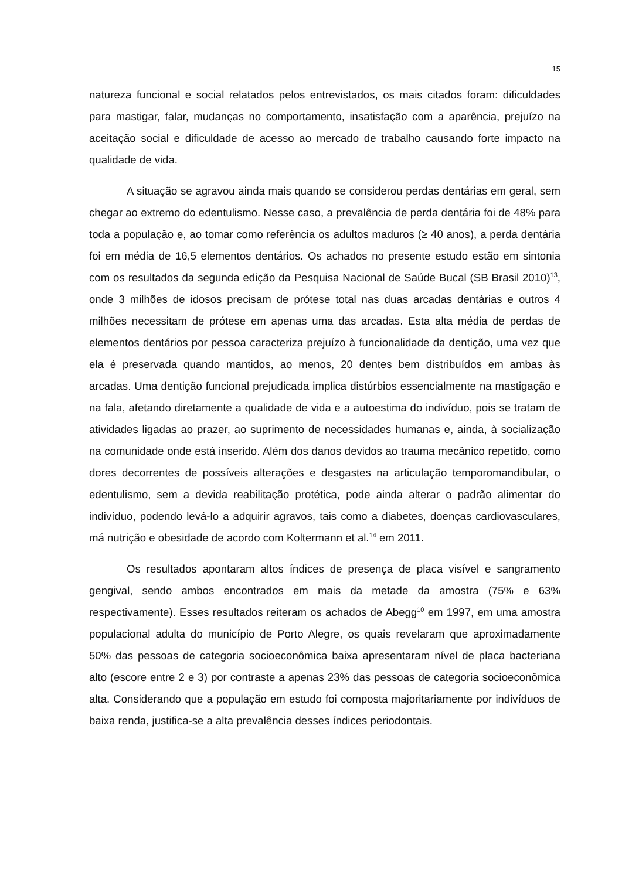15
natureza funcional e social relatados pelos entrevistados, os mais citados foram: dificuldades para mastigar, falar, mudanças no comportamento, insatisfação com a aparência, prejuízo na aceitação social e dificuldade de acesso ao mercado de trabalho causando forte impacto na qualidade de vida.
A situação se agravou ainda mais quando se considerou perdas dentárias em geral, sem chegar ao extremo do edentulismo. Nesse caso, a prevalência de perda dentária foi de 48% para toda a população e, ao tomar como referência os adultos maduros (≥ 40 anos), a perda dentária foi em média de 16,5 elementos dentários. Os achados no presente estudo estão em sintonia com os resultados da segunda edição da Pesquisa Nacional de Saúde Bucal (SB Brasil 2010)<sup>13</sup>, onde 3 milhões de idosos precisam de prótese total nas duas arcadas dentárias e outros 4 milhões necessitam de prótese em apenas uma das arcadas. Esta alta média de perdas de elementos dentários por pessoa caracteriza prejuízo à funcionalidade da dentição, uma vez que ela é preservada quando mantidos, ao menos, 20 dentes bem distribuídos em ambas às arcadas. Uma dentição funcional prejudicada implica distúrbios essencialmente na mastigação e na fala, afetando diretamente a qualidade de vida e a autoestima do indivíduo, pois se tratam de atividades ligadas ao prazer, ao suprimento de necessidades humanas e, ainda, à socialização na comunidade onde está inserido. Além dos danos devidos ao trauma mecânico repetido, como dores decorrentes de possíveis alterações e desgastes na articulação temporomandibular, o edentulismo, sem a devida reabilitação protética, pode ainda alterar o padrão alimentar do indivíduo, podendo levá-lo a adquirir agravos, tais como a diabetes, doenças cardiovasculares, má nutrição e obesidade de acordo com Koltermann et al.<sup>14</sup> em 2011.
Os resultados apontaram altos índices de presença de placa visível e sangramento gengival, sendo ambos encontrados em mais da metade da amostra (75% e 63% respectivamente). Esses resultados reiteram os achados de Abegg<sup>10</sup> em 1997, em uma amostra populacional adulta do município de Porto Alegre, os quais revelaram que aproximadamente 50% das pessoas de categoria socioeconômica baixa apresentaram nível de placa bacteriana alto (escore entre 2 e 3) por contraste a apenas 23% das pessoas de categoria socioeconômica alta. Considerando que a população em estudo foi composta majoritariamente por indivíduos de baixa renda, justifica-se a alta prevalência desses índices periodontais.